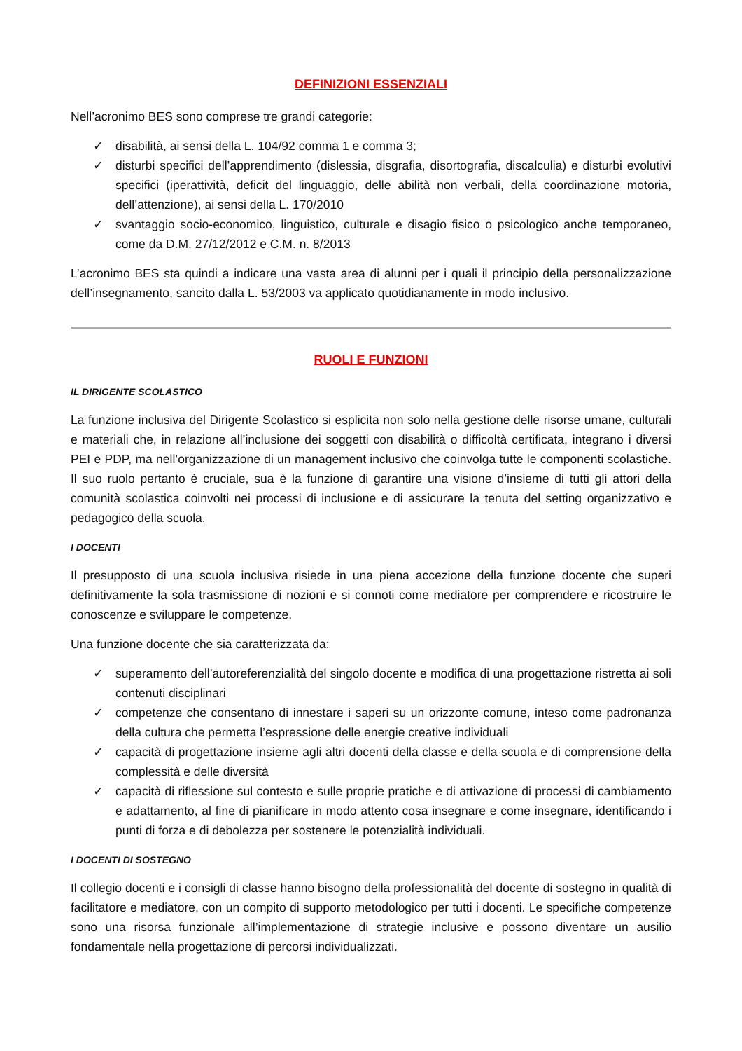DEFINIZIONI ESSENZIALI
Nell’acronimo BES sono comprese tre grandi categorie:
✓ disabilità, ai sensi della L. 104/92 comma 1 e comma 3;
✓ disturbi specifici dell’apprendimento (dislessia, disgrafia, disortografia, discalculia) e disturbi evolutivi specifici (iperattività, deficit del linguaggio, delle abilità non verbali, della coordinazione motoria, dell’attenzione), ai sensi della L. 170/2010
✓ svantaggio socio-economico, linguistico, culturale e disagio fisico o psicologico anche temporaneo, come da D.M. 27/12/2012 e C.M. n. 8/2013
L’acronimo BES sta quindi a indicare una vasta area di alunni per i quali il principio della personalizzazione dell’insegnamento, sancito dalla L. 53/2003 va applicato quotidianamente in modo inclusivo.
RUOLI E FUNZIONI
IL DIRIGENTE SCOLASTICO
La funzione inclusiva del Dirigente Scolastico si esplicita non solo nella gestione delle risorse umane, culturali e materiali che, in relazione all’inclusione dei soggetti con disabilità o difficoltà certificata, integrano i diversi PEI e PDP, ma nell’organizzazione di un management inclusivo che coinvolga tutte le componenti scolastiche. Il suo ruolo pertanto è cruciale, sua è la funzione di garantire una visione d’insieme di tutti gli attori della comunità scolastica coinvolti nei processi di inclusione e di assicurare la tenuta del setting organizzativo e pedagogico della scuola.
I DOCENTI
Il presupposto di una scuola inclusiva risiede in una piena accezione della funzione docente che superi definitivamente la sola trasmissione di nozioni e si connoti come mediatore per comprendere e ricostruire le conoscenze e sviluppare le competenze.
Una funzione docente che sia caratterizzata da:
✓ superamento dell’autoreferenzialità del singolo docente e modifica di una progettazione ristretta ai soli contenuti disciplinari
✓ competenze che consentano di innestare i saperi su un orizzonte comune, inteso come padronanza della cultura che permetta l’espressione delle energie creative individuali
✓ capacità di progettazione insieme agli altri docenti della classe e della scuola e di comprensione della complessità e delle diversità
✓ capacità di riflessione sul contesto e sulle proprie pratiche e di attivazione di processi di cambiamento e adattamento, al fine di pianificare in modo attento cosa insegnare e come insegnare, identificando i punti di forza e di debolezza per sostenere le potenzialità individuali.
I DOCENTI DI SOSTEGNO
Il collegio docenti e i consigli di classe hanno bisogno della professionalità del docente di sostegno in qualità di facilitatore e mediatore, con un compito di supporto metodologico per tutti i docenti. Le specifiche competenze sono una risorsa funzionale all’implementazione di strategie inclusive e possono diventare un ausilio fondamentale nella progettazione di percorsi individualizzati.